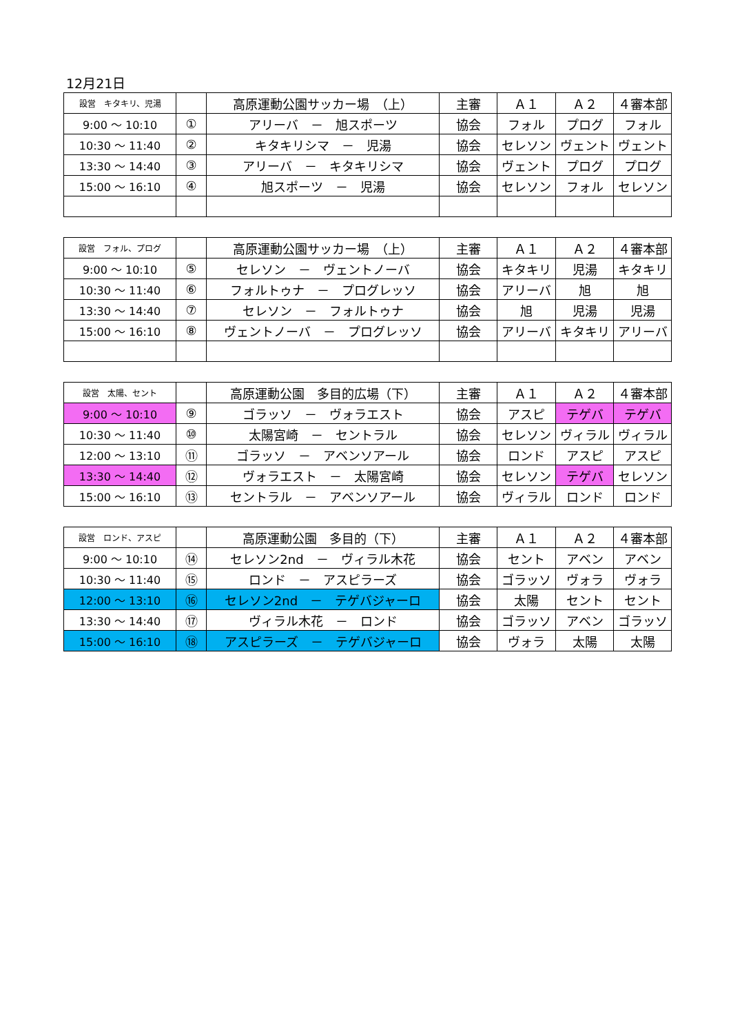12月21日
| 設営 キタキリ、児湯 | | 高原運動公園サッカー場 （上） | 主審 | Ａ１ | Ａ２ | ４審本部 |
| 9:00 ～ 10:10 | ① | アリーバ － 旭スポーツ | 協会 | フォル | プログ | フォル |
| 10:30 ～ 11:40 | ② | キタキリシマ － 児湯 | 協会 | セレソン | ヴェント | ヴェント |
| 13:30 ～ 14:40 | ③ | アリーバ － キタキリシマ | 協会 | ヴェント | プログ | プログ |
| 15:00 ～ 16:10 | ④ | 旭スポーツ － 児湯 | 協会 | セレソン | フォル | セレソン |
| 設営 フォル、プログ | | 高原運動公園サッカー場 （上） | 主審 | Ａ１ | Ａ２ | ４審本部 |
| 9:00 ～ 10:10 | ⑤ | セレソン － ヴェントノーバ | 協会 | キタキリ | 児湯 | キタキリ |
| 10:30 ～ 11:40 | ⑥ | フォルトゥナ － プログレッソ | 協会 | アリーバ | 旭 | 旭 |
| 13:30 ～ 14:40 | ⑦ | セレソン － フォルトゥナ | 協会 | 旭 | 児湯 | 児湯 |
| 15:00 ～ 16:10 | ⑧ | ヴェントノーバ － プログレッソ | 協会 | アリーバ | キタキリ | アリーバ |
| 設営 太陽、セント | | 高原運動公園 多目的広場（下） | 主審 | Ａ１ | Ａ２ | ４審本部 |
| 9:00 ～ 10:10 | ⑨ | ゴラッソ － ヴォラエスト | 協会 | アスピ | テゲバ | テゲバ |
| 10:30 ～ 11:40 | ⑩ | 太陽宮崎 － セントラル | 協会 | セレソン | ヴィラル | ヴィラル |
| 12:00 ～ 13:10 | ⑪ | ゴラッソ － アベンソアール | 協会 | ロンド | アスピ | アスピ |
| 13:30 ～ 14:40 | ⑫ | ヴォラエスト － 太陽宮崎 | 協会 | セレソン | テゲバ | セレソン |
| 15:00 ～ 16:10 | ⑬ | セントラル － アベンソアール | 協会 | ヴィラル | ロンド | ロンド |
| 設営 ロンド、アスピ | | 高原運動公園 多目的（下） | 主審 | Ａ１ | Ａ２ | ４審本部 |
| 9:00 ～ 10:10 | ⑭ | セレソン2nd － ヴィラル木花 | 協会 | セント | アベン | アベン |
| 10:30 ～ 11:40 | ⑮ | ロンド － アスピラーズ | 協会 | ゴラッソ | ヴォラ | ヴォラ |
| 12:00 ～ 13:10 | ⑯ | セレソン2nd － テゲバジャーロ | 協会 | 太陽 | セント | セント |
| 13:30 ～ 14:40 | ⑰ | ヴィラル木花 － ロンド | 協会 | ゴラッソ | アベン | ゴラッソ |
| 15:00 ～ 16:10 | ⑱ | アスピラーズ － テゲバジャーロ | 協会 | ヴォラ | 太陽 | 太陽 |